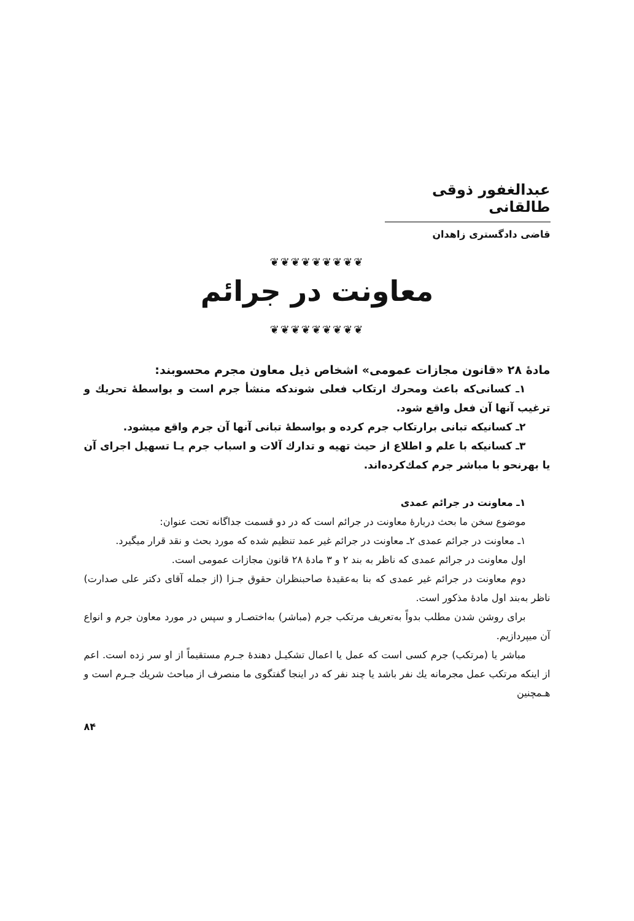عبدالغفور ذوقی طالقانی
قاضی دادگستری زاهدان
❦❦❦❦❦❦❦❦❦
معاونت در جرائم
❦❦❦❦❦❦❦❦❦
مادهٔ ۲۸ «قانون مجازات عمومی» اشخاص ذیل معاون مجرم محسوبند:
۱ـ کسانی‌که باعث ومحرك ارتکاب فعلی شوندکه منشأ جرم است و بواسطهٔ تحریك و ترغیب آنها آن فعل واقع شود.
۲ـ کسانیکه تبانی برارتکاب جرم کرده و بواسطهٔ تبانی آنها آن جرم واقع میشود.
۳ـ کسانیکه با علم و اطلاع از حیث تهیه و تدارك آلات و اسباب جرم یـا تسهیل اجرای آن یا بهرنحو با مباشر جرم کمك‌کرده‌اند.
۱ـ معاونت در جرائم عمدی
موضوع سخن ما بحث دربارهٔ معاونت در جرائم است که در دو قسمت جداگانه تحت عنوان:
۱ـ معاونت در جرائم عمدی ۲ـ معاونت در جرائم غیر عمد تنظیم شده که مورد بحث و نقد قرار میگیرد.
اول معاونت در جرائم عمدی که ناظر به بند ۲ و ۳ مادهٔ ۲۸ قانون مجازات عمومی است.
دوم معاونت در جرائم غیر عمدی که بنا به‌عقیدهٔ صاحبنظران حقوق جـزا (از جمله آقای دکتر علی صدارت) ناظر به‌بند اول مادهٔ مذکور است.
برای روشن شدن مطلب بدواً به‌تعریف مرتکب جرم (مباشر) به‌اختصـار و سپس در مورد معاون جرم و انواع آن میپردازیم.
مباشر یا (مرتکب) جرم کسی است که عمل یا اعمال تشکیـل دهندهٔ جـرم مستقیماً از او سر زده است. اعم از اینکه مرتکب عمل مجرمانه یك نفر باشد یا چند نفر که در اینجا گفتگوی ما منصرف از مباحث شریك جـرم است و هـمچنین
۸۴